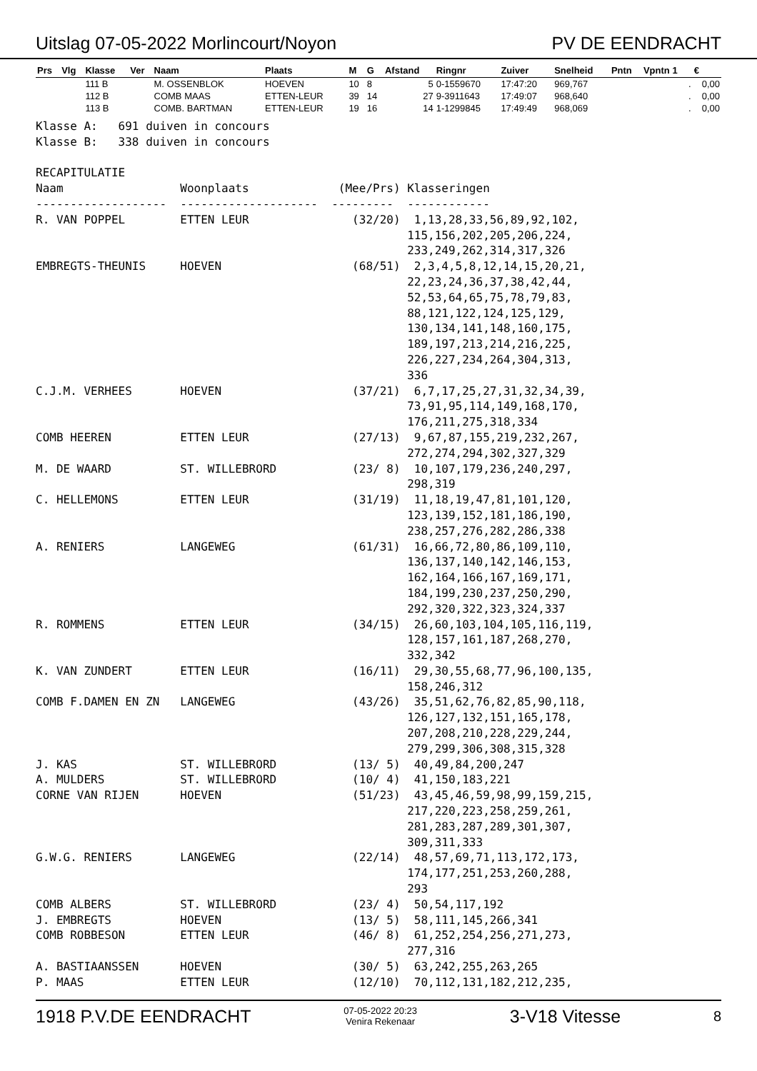Uitslag 07-05-2022 Morlincourt/Noyon PV DE EENDRACHT
| Prs | Vlg | Klasse | Ver | Naam | Plaats | M | G | Afstand | Ringnr | Zuiver | Snelheid | Pntn | Vpntn 1 | € |
| --- | --- | --- | --- | --- | --- | --- | --- | --- | --- | --- | --- | --- | --- | --- |
| | | 111 B | | M. OSSENBLOK | HOEVEN | 10 | 8 | 5 | 0-1559670 | 17:47:20 | 969,767 | | . | 0,00 |
| | | 112 B | | COMB MAAS | ETTEN-LEUR | 39 | 14 | 27 | 9-3911643 | 17:49:07 | 968,640 | | . | 0,00 |
| | | 113 B | | COMB. BARTMAN | ETTEN-LEUR | 19 | 16 | 14 | 1-1299845 | 17:49:49 | 968,069 | | . | 0,00 |
Klasse A: 691 duiven in concours Klasse B: 338 duiven in concours RECAPITULATIE Naam Woonplaats (Mee/Prs) Klasseringen ------------------- -------------------- --------- ------------ R. VAN POPPEL ETTEN LEUR (32/20) 1,13,28,33,56,89,92,102, 115,156,202,205,206,224, 233,249,262,314,317,326 EMBREGTS-THEUNIS HOEVEN (68/51) 2,3,4,5,8,12,14,15,20,21, 22,23,24,36,37,38,42,44, 52,53,64,65,75,78,79,83, 88,121,122,124,125,129, 130,134,141,148,160,175, 189,197,213,214,216,225, 226,227,234,264,304,313, 336 C.J.M. VERHEES HOEVEN (37/21) 6,7,17,25,27,31,32,34,39, 73,91,95,114,149,168,170, 176,211,275,318,334 COMB HEEREN ETTEN LEUR (27/13) 9,67,87,155,219,232,267, 272,274,294,302,327,329 M. DE WAARD ST. WILLEBRORD (23/ 8) 10,107,179,236,240,297, 298,319 C. HELLEMONS ETTEN LEUR (31/19) 11,18,19,47,81,101,120, 123,139,152,181,186,190, 238,257,276,282,286,338 A. RENIERS LANGEWEG (61/31) 16,66,72,80,86,109,110, 136,137,140,142,146,153, 162,164,166,167,169,171, 184,199,230,237,250,290, 292,320,322,323,324,337 R. ROMMENS ETTEN LEUR (34/15) 26,60,103,104,105,116,119, 128,157,161,187,268,270, 332,342 K. VAN ZUNDERT ETTEN LEUR (16/11) 29,30,55,68,77,96,100,135, 158,246,312 COMB F.DAMEN EN ZN LANGEWEG (43/26) 35,51,62,76,82,85,90,118, 126,127,132,151,165,178, 207,208,210,228,229,244, 279,299,306,308,315,328 J. KAS ST. WILLEBRORD (13/ 5) 40,49,84,200,247 A. MULDERS ST. WILLEBRORD (10/ 4) 41,150,183,221 CORNE VAN RIJEN HOEVEN (51/23) 43,45,46,59,98,99,159,215, 217,220,223,258,259,261, 281,283,287,289,301,307, 309,311,333 G.W.G. RENIERS LANGEWEG (22/14) 48,57,69,71,113,172,173, 174,177,251,253,260,288, 293 COMB ALBERS ST. WILLEBRORD (23/ 4) 50,54,117,192 J. EMBREGTS HOEVEN (13/ 5) 58,111,145,266,341 COMB ROBBESON ETTEN LEUR (46/ 8) 61,252,254,256,271,273, 277,316 A. BASTIAANSSEN HOEVEN (30/ 5) 63,242,255,263,265 P. MAAS ETTEN LEUR (12/10) 70,112,131,182,212,235,
1918 P.V.DE EENDRACHT 07-05-2022 20:23
Venira Rekenaar 3-V18 Vitesse 8